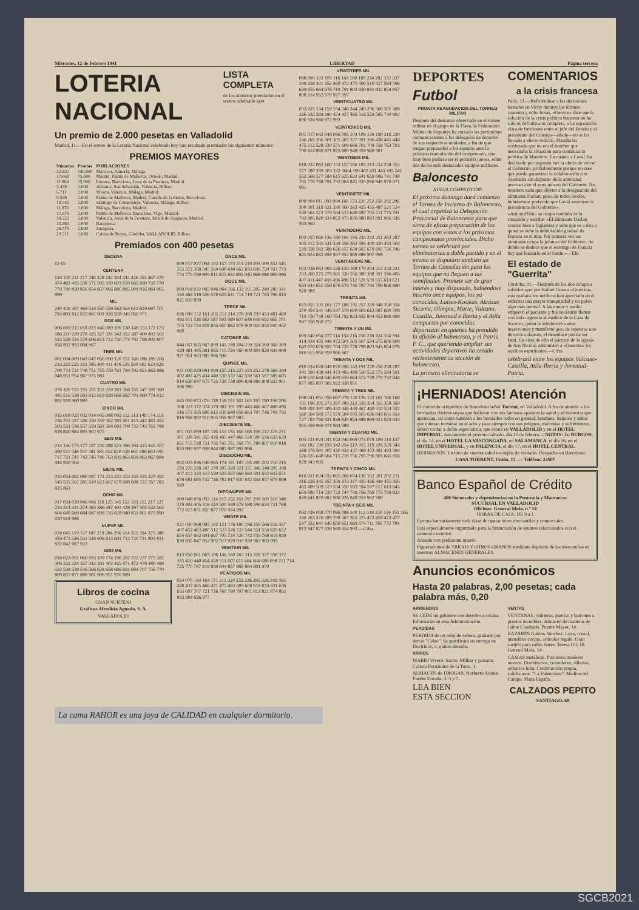Miércoles, 12 de Febrero 1941 LIBERTAD Página tercera
LOTERIA NACIONAL
LISTA COMPLETA
de los números premiados en el sorteo celebrado ayer
Un premio de 2.000 pesetas en Valladolid
Madrid, 11.—En el sorteo de la Lotería Nacional celebrado hoy han resultado premiados los siguientes números:
PREMIOS MAYORES
| Números | Pesetas | POBLACIONES |
| --- | --- | --- |
| 22.432 | 140.000 | Manacor, Almería, Málaga. |
| 17.669 | 75.000 | Madrid, Palma de Mallorca, Oviedo, Madrid. |
| 11.804 | 25.000 | Linares, Barcelona, Jerez de la Frontera, Madrid. |
| 2.439 | 2.000 | Alicante, San Sebastián, Valencia, Bilbao. |
| 6.711 | 2.000 | Vitoria, Valencia, Málaga, Madrid. |
| 9.549 | 2.000 | Palma de Mallorca, Madrid, Cazalla de la Sierra, Barcelona. |
| 10.545 | 2.000 | Santiago de Compostela, Valencia, Málaga, Bilbao. |
| 11.870 | 2.000 | Málaga, Barcelona, Madrid. |
| 17.876 | 2.000 | Palma de Mallorca, Barcelona, Vigo, Madrid. |
| 18.222 | 2.000 | Valencia, Jerez de la Frontera, Alcalá de Guadaira, Madrid. |
| 23.463 | 2.000 | Barcelona. |
| 26.578 | 2.000 | Zaragoza. |
| 29.311 | 2.000 | Caldas de Reyes, Córdoba, VALLADOLID, Bilbao. |
Premiados con 400 pesetas
DECENA
12 65
CENTENA
144 150 211 217 248 328 342 384 443 446 453 467 470 474 481 495 538 571 595 599 603 659 665 690 739 770 779 790 830 836 854 857 866 880 895 909 916 964 965 999
MIL
240 439 457 469 534 550 559 563 564 612 619 687 701 793 801 812 833 867 901 926 928 945 966 971
DOS MIL
006 009 012 018 023 046 089 109 130 148 153 172 173 186 210 229 278 325 327 331 342 352 387 400 493 502 523 528 534 578 606 613 712 750 774 791 798 802 807 856 892 893 894 967
TRES MIL
002 004 009 043 047 056 090 120 151 166 188 189 206 213 223 225 321 385 400 411 476 533 590 602 623 629 708 714 721 748 751 755 759 761 784 792 851 862 886 948 953 954 967 975 981
CUATRO MIL
076 109 155 235 251 253 259 261 266 335 347 391 399 485 516 538 583 612 619 639 668 682 701 860 774 812 892 918 960 989
CINCO MIL
015 018 023 032 034 045 088 093 112 113 149 174 219 236 252 327 348 350 359 362 381 401 413 442 463 493 503 531 536 557 559 561 564 681 709 732 743 761 788 828 840 884 895 902 975
SEIS MIL
014 146 175 177 197 239 288 321 386 394 415 445 457 490 511 548 551 581 581 614 620 638 661 686 692 695 717 731 741 742 745 746 763 839 863 839 863 867 884 944 950 964
SIETE MIL
033 054 062 080 087 174 213 223 253 255 335 427 492 543 555 561 585 610 623 667 679 688 698 722 767 783 825 863
OCHO MIL
017 034 039 046 066 118 125 145 153 183 212 217 227 233 314 341 374 383 386 387 401 428 497 502 532 562 604 649 660 684 687 699 735 828 840 851 861 875 890 910 918 988
NUEVE MIL
024 045 119 157 187 279 284 296 314 321 354 375 388 459 473 526 531 548 606 613 691 712 720 721 803 811 833 842 887 933
DIEZ MIL
016 023 051 066 093 109 174 196 202 222 237 275 282 306 332 334 337 342 391 402 425 471 473 478 480 489 532 538 539 546 566 628 658 686 691 694 707 756 770 809 837 871 888 901 906 951 976 989
Libros de cocina
GRAN SURTIDO
Gráficas Afrodisio Aguado, S. A.
VALLADOLID
ONCE MIL
009 017 027 094 102 157 173 211 219 293 309 332 345 355 372 398 545 564 640 644 663 693 696 750 763 773 774 775 790 809 811 825 834 895 945 968 988 989 996
DOCE MIL
009 018 032 045 046 064 166 132 191 205 240 280 341 344 468 518 526 578 629 641 714 719 721 785 796 813 821 859 899
TRECE MIL
026 096 152 161 203 212 214 278 288 297 453 481 489 492 511 526 582 587 593 599 607 648 649 652 665 701 705 723 734 828 835 850 862 878 900 925 933 940 952 988
CATORCE MIL
044 057 065 067 099 143 180 204 239 324 360 368 389 429 481 485 581 663 715 724 760 800 804 820 839 908 921 951 963 985 996 998
QUINCE MIL
021 026 029 081 099 155 215 227 233 252 278 368 399 402 407 425 434 440 530 532 542 550 561 567 589 605 614 636 647 675 725 736 738 806 838 889 908 923 961 996 999
DIECISEIS MIL
043 059 073 076 118 138 151 161 163 187 190 196 206 308 327 372 374 379 382 391 399 443 466 467 488 496 516 572 595 606 612 630 640 658 663 707 746 749 792 816 856 902 910 935 958 967 985
DIECISIETE MIL
001 035 099 107 116 143 155 166 168 196 212 225 251 301 328 341 355 426 445 447 466 530 590 596 635 639 651 715 728 731 735 745 761 768 771 788 807 810 818 833 893 937 938 944 985 987 995 996
DIECIOCHO MIL
002 025 036 048 065 174 181 187 195 200 202 210 215 220 229 238 247 270 305 320 321 331 346 348 395 398 407 412 423 513 520 525 557 566 584 591 632 643 651 678 681 685 742 746 782 817 830 842 844 857 879 898 920
DIECINUEVE MIL
000 048 076 092 114 215 252 261 297 299 309 310 348 379 404 405 418 424 500 549 578 588 598 624 731 768 772 815 831 850 877 970 974 992
VEINTE MIL
021 030 068 085 102 121 176 190 196 259 266 316 357 407 452 463 480 512 523 526 533 544 551 554 620 652 654 657 662 691 697 705 724 726 742 759 768 819 829 830 835 847 852 902 917 920 939 950 963 983 995
VEINTIUN MIL
013 050 061 063 106 146 160 265 315 328 337 338 372 395 410 440 454 458 511 607 611 664 666 688 698 711 714 725 770 787 819 839 844 857 866 884 891 970
VEINTIDOS MIL
054 076 144 164 171 211 224 232 236 295 326 349 363 428 437 465 466 471 475 483 589 608 618 624 631 656 693 697 707 721 726 760 780 797 801 813 821 874 892 893 984 926 977
VEINTITRES MIL
088 099 102 109 116 143 180 189 234 282 332 337 349 358 451 452 460 472 475 490 510 527 584 596 639 655 664 676 719 791 802 830 831 832 854 857 898 914 953 970 977 997
VEINTICUATRO MIL
033 025 134 159 194 240 244 249 296 300 301 308 326 332 369 380 424 427 485 516 559 585 740 802 896 928 940 972 993
VEINTICINCO MIL
001 017 032 048 056 095 104 108 139 190 216 230 246 265 266 301 305 307 377 391 396 438 445 449 475 512 528 530 571 609 666 702 709 758 762 793 790 814 869 871 873 889 948 958 960 981
VEINTISEIS MIL
018 032 082 100 132 157 160 185 213 224 238 253 277 280 289 303 332 3664 399 402 431 443 495 541 552 568 577 584 615 625 632 641 659 686 741 748 765 776 788 791 792 804 841 935 936 949 970 971 981
VEINTISIETE MIL
000 004 011 093 094 168 173 220 252 258 292 296 300 301 319 321 330 360 362 425 455 487 521 524 530 564 572 579 594 613 640 697 705 711 775 791 792 805 820 824 852 875 876 880 882 891 906 936 943 963
VEINTIOCHO MIL
002 057 060 136 180 194 195 234 242 251 262 287 305 312 335 341 349 358 362 395 400 420 453 503 539 558 582 588 636 657 658 667 679 692 726 746 821 823 833 899 937 954 969 988 997 998
VEINTINUEVE MIL
022 036 053 069 126 133 168 170 204 214 233 241 253 260 275 278 301 320 356 380 388 391 396 405 407 411 447 459 496 498 512 528 539 555 613 621 633 644 651 659 676 679 746 787 795 799 866 890 928 989
TREINTA MIL
023 055 101 161 177 188 191 257 339 348 350 354 370 454 541 546 547 578 600 603 612 687 699 708 719 730 748 760 764 792 823 835 844 853 886 899 947 958 960 972
TREINTA Y UN MIL
009 040 056 077 114 154 216 236 238 324 334 394 414 424 435 448 472 501 503 507 554 575 606 609 642 670 676 692 704 735 778 798 803 843 854 878 910 915 950 959 966 967
TREINTA Y DOS MIL
010 024 028 048 070 096 143 191 220 256 258 287 341 399 438 441 473 483 489 550 552 573 584 591 608 618 644 646 649 659 664 674 729 770 792 844 877 885 897 902 922 928 951
TREINTA Y TRES MIL
038 041 051 058 067 078 120 126 133 161 166 168 191 196 201 273 287 289 312 328 354 355 358 369 389 391 397 409 432 446 449 467 480 510 524 532 560 564 569 572 579 584 595 603 636 642 651 654 727 783 786 821 838 849 854 888 899 923 929 943 955 958 960 971 984 988
TREINTA Y CUATRO MIL
005 021 024 041 042 046 069 074 079 109 114 137 145 182 190 193 242 254 312 315 319 326 329 343 368 378 391 407 430 434 437 469 472 481 492 494 526 635 640 664 715 718 756 795 796 805 845 856 929 943 995
TREINTA Y CINCO MIL
016 021 024 032 065 068 074 136 162 201 202 211 216 226 345 357 359 373 377 435 436 449 455 455 462 499 509 519 534 550 593 594 597 612 613 645 659 680 714 720 722 744 749 756 769 775 799 822 839 841 870 882 906 926 949 959 962 990
TREINTA Y SEIS MIL
032 038 058 070 086 089 100 112 118 130 134 151 165 180 263 270 289 298 307 363 375 423 459 473 477 547 552 641 645 650 651 669 674 711 765 772 784 812 847 877 926 949 954 993.—Cifra.
DEPORTES
Futbol
PRONTA REANUDACION DEL TORNEO MILITAR
Después del descanso observado en el torneo militar en el grupo de la Plaza, la Federación Militar de Deportes ha cursado las pertinentes comunicaciones a los delegados de deportes de sus respectivas unidades, a fin de que tengan preparados a los equipos ante la próxima reanudación del campeonato, que muy bien pudiera ser el próximo jueves, entre dos de los más destacados equipos militares.
Baloncesto
NUEVA COMPETICION
El próximo domingo dará comienzo el Torneo de Invierno de Baloncesto, el cual organiza la Delegación Provincial de Baloncesto para que sirva de eficaz preparación de los equipos con vistas a los próximos campeonatos provinciales. Dicho torneo se celebrará por eliminatorias a doble partido y en el mismo se disputará también un Torneo de Consolación para los equipos que no lleguen a las semifinales. Promete ser de gran interés y muy disputado, habiéndose inscrito once equipos, los ya conocidos, Luises-Kostkas, Alcázar, Sicania, Olimpia, Marte, Vulcano, Castilla, Juventud e Iberia y el Atila compuesto por conocidos deportistas en quienes ha prendido la afición al baloncesto, y el Patria F. C., que queriendo ampliar sus actividades deportivas ha creado recientemente su sección de baloncesto.
La primera eliminatoria se
COMENTARIOS
a la crisis francesa
París, 11.—Refiriéndose a las decisiones tomadas en Vichy durante las últimas cuarenta y ocho horas, «Oeuvre» dice que la solución de la crisis política francesa no ha sido ni definitiva ni completa. «La separación clara de funciones entre el jefe del Estado y el presidente del Consejo—añade—no se ha llevado a efecto todavía. Flandin ha confesado que no era el hombre que necesitaba la situación para continuar la política de Montoire. En cuanto a Laval, ha declinado por segunda vez la oferta de volver al Gobierno, probablemente porque no cree que pueda garantizar la colaboración con Alemania sin disponer de la autoridad necesaria en el seno mismo del Gabinete. No tenemos nada que objetar a la designación del almirante Darlan; pero, de todos modos, hubiésemos preferido que Laval asumiese la presidencia del Gobierno».
«Aujourd'Hui» se ocupa también de la situación y escribe: «El almirante Darlan conoce bien a Inglaterra y sabe que es a ésta a quien se debe la debilitación gradual de Francia en el mar. Por primera vez un almirante ocupa la jefatura del Gobierno, de donde se deduce que el enemigo de Francia hay que buscarlo en el Oeste.»—Efe.
El estado de "Guerrita"
Córdoba, 11.—Después de los dos colapsos sufridos ayer por Rafael Guerra «Guerrita», esta mañana los médicos han apreciado en el enfermo una mayor tranquilidad y un pulso algo más normal. A las nueve y media empeoró el paciente y fué necesario llamar con toda urgencia al médico de la Casa de Socorro, quien le administró varias inyecciones y manifestó que, de repetirse uno de estos colapsos, el desenlace podría ser fatal. En vista de ello el párroco de la iglesia de San Nicolás administró a «Guerrita» los auxilios espirituales.—Cifra.
celebrará entre los equipos Vulcano-Castilla, Atila-Iberia y Juventud-Patria.
¡HERNIADOS! Atención
El conocido ortopédico de Barcelona señor Torrent, en Valladolid. A fin de atender a los herniados clientes suyos que hallaron con sus famosos aparatos la salud y el bienestar que apetecían, así como también a los herniados todos en general, hombres, mujeres y niños que quieran terminar en el acto y para siempre con sus peligros, molestias y sufrimientos, deben visitar a dicho especialista, que estará en VALLADOLID y en el HOTEL IMPERIAL, únicamente el próximo sábado, día 15 de febrero.—NOTAS: En BURGOS; el día 14, en el HOTEL LA VASCONGADA; en SALAMANCA, el día 16, en el HOTEL UNIVERSAL, y en PALENCIA, el día 17, en el HOTEL CENTRAL.
HERNIADOS: En bien de vuestra salud no dejéis de visitarlo. Despacho en Barcelona:
CASA TORRENT, Unión, 13. — Teléfono 24507
Banco Español de Crédito
400 Sucursales y dependencias en la Península y Marruecos
SUCURSAL EN VALLADOLID
Oficinas: General Mola, n.º 14
HORAS DE CAJA: DE 9 a 1
Ejecuta bancariamente toda clase de operaciones mercantiles y comerciales.
Está especialmente organizado para la financiación de asuntos relacionados con el comercio exterior.
Atiende con preferente interés.
Pignoraciones de TRIGOS Y OTROS GRANOS mediante depósito de las mercancías en nuestros ALMACENES GENERALES.
Anuncios económicos
Hasta 20 palabras, 2,00 pesetas; cada palabra más, 0,20
ARRIENDOS
SE CEDE un gabinete con derecho a cocina. Informarán en esta Administración.
PERDIDAS
PERDIDA de un reloj de señora, grabado por detrás "Celso". Se gratificará su entrega en Doctrinos, 3, quinto derecha.
VARIOS
MARIO Viveró. Sastre. Militar y paisano. Calixto Fernández de la Torre, 1.
ALMACEN de DROGAS, Norberto Aduiee. Fuente Dorada, 3, 5 y 7.
LEA BIEN
ESTA SECCION
VENTAS
VENTANAS, vidrieras, puertas y balcones a precios increíbles. Almacén de maderas de Jaime Cuadrado. Puente Mayor, 14.
BAZARES Gabino Sánchez. Loza, cristal, utensilios cocina, artículos regalo. Gran surtido para cafés, bares. Teresa Gil, 18. General Mola, 14.
CAMAS metálicas. Preciosos modelos nuevos. Dormitorios, comedores, sillerías, armarios luna. Construcción propia, solidísimos. "La Valenciana". Medina del Campo. Plaza España.
CALZADOS PEPITO
SANTIAGO, 68
La cama RAHOR es una joya de CALIDAD en cualquier dormitorio.
SGCB2021